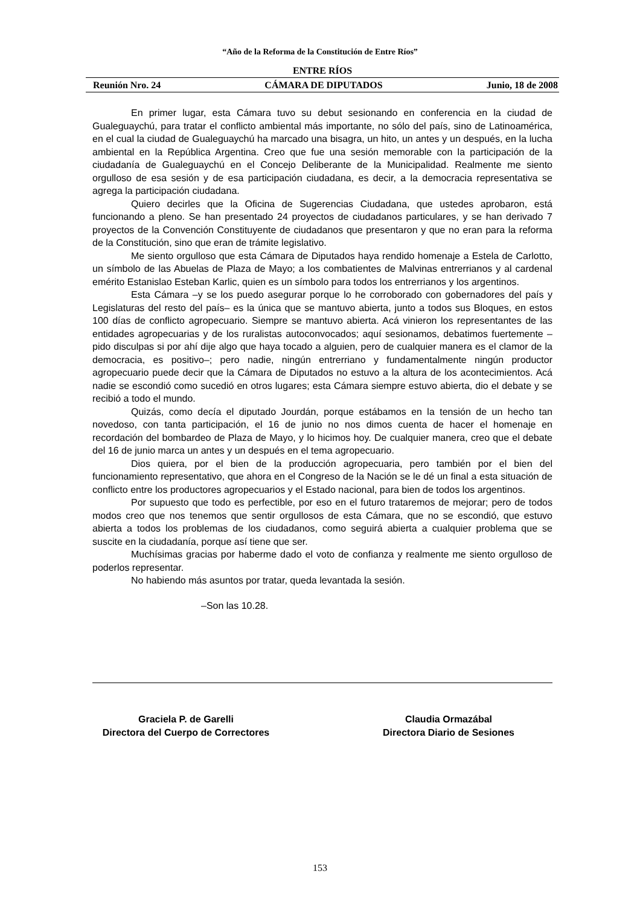“Año de la Reforma de la Constitución de Entre Ríos”
ENTRE RÍOS
Reunión Nro. 24 CÁMARA DE DIPUTADOS Junio, 18 de 2008
En primer lugar, esta Cámara tuvo su debut sesionando en conferencia en la ciudad de Gualeguaychú, para tratar el conflicto ambiental más importante, no sólo del país, sino de Latinoamérica, en el cual la ciudad de Gualeguaychú ha marcado una bisagra, un hito, un antes y un después, en la lucha ambiental en la República Argentina. Creo que fue una sesión memorable con la participación de la ciudadanía de Gualeguaychú en el Concejo Deliberante de la Municipalidad. Realmente me siento orgulloso de esa sesión y de esa participación ciudadana, es decir, a la democracia representativa se agrega la participación ciudadana.
Quiero decirles que la Oficina de Sugerencias Ciudadana, que ustedes aprobaron, está funcionando a pleno. Se han presentado 24 proyectos de ciudadanos particulares, y se han derivado 7 proyectos de la Convención Constituyente de ciudadanos que presentaron y que no eran para la reforma de la Constitución, sino que eran de trámite legislativo.
Me siento orgulloso que esta Cámara de Diputados haya rendido homenaje a Estela de Carlotto, un símbolo de las Abuelas de Plaza de Mayo; a los combatientes de Malvinas entrerrianos y al cardenal emérito Estanislao Esteban Karlic, quien es un símbolo para todos los entrerrianos y los argentinos.
Esta Cámara –y se los puedo asegurar porque lo he corroborado con gobernadores del país y Legislaturas del resto del país– es la única que se mantuvo abierta, junto a todos sus Bloques, en estos 100 días de conflicto agropecuario. Siempre se mantuvo abierta. Acá vinieron los representantes de las entidades agropecuarias y de los ruralistas autoconvocados; aquí sesionamos, debatimos fuertemente –pido disculpas si por ahí dije algo que haya tocado a alguien, pero de cualquier manera es el clamor de la democracia, es positivo–; pero nadie, ningún entrerriano y fundamentalmente ningún productor agropecuario puede decir que la Cámara de Diputados no estuvo a la altura de los acontecimientos. Acá nadie se escondió como sucedió en otros lugares; esta Cámara siempre estuvo abierta, dio el debate y se recibió a todo el mundo.
Quizás, como decía el diputado Jourdán, porque estábamos en la tensión de un hecho tan novedoso, con tanta participación, el 16 de junio no nos dimos cuenta de hacer el homenaje en recordación del bombardeo de Plaza de Mayo, y lo hicimos hoy. De cualquier manera, creo que el debate del 16 de junio marca un antes y un después en el tema agropecuario.
Dios quiera, por el bien de la producción agropecuaria, pero también por el bien del funcionamiento representativo, que ahora en el Congreso de la Nación se le dé un final a esta situación de conflicto entre los productores agropecuarios y el Estado nacional, para bien de todos los argentinos.
Por supuesto que todo es perfectible, por eso en el futuro trataremos de mejorar; pero de todos modos creo que nos tenemos que sentir orgullosos de esta Cámara, que no se escondió, que estuvo abierta a todos los problemas de los ciudadanos, como seguirá abierta a cualquier problema que se suscite en la ciudadanía, porque así tiene que ser.
Muchísimas gracias por haberme dado el voto de confianza y realmente me siento orgulloso de poderlos representar.
No habiendo más asuntos por tratar, queda levantada la sesión.
–Son las 10.28.
Graciela P. de Garelli
Directora del Cuerpo de Correctores
Claudia Ormazábal
Directora Diario de Sesiones
153